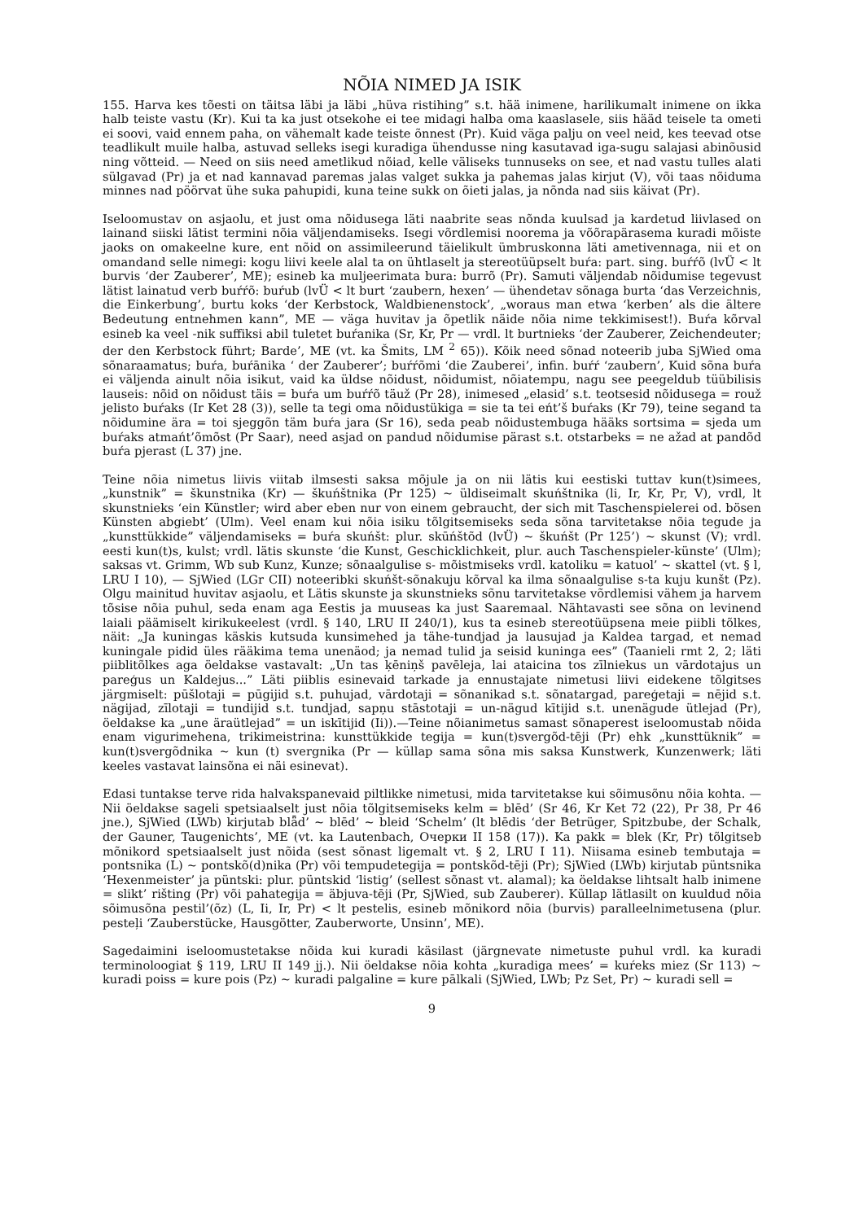NÕIA NIMED JA ISIK
155. Harva kes tõesti on täitsa läbi ja läbi „hüva ristihing” s.t. hää inimene, harilikumalt inimene on ikka halb teiste vastu (Kr). Kui ta ka just otsekohe ei tee midagi halba oma kaaslasele, siis hääd teisele ta ometi ei soovi, vaid ennem paha, on vähemalt kade teiste õnnest (Pr). Kuid väga palju on veel neid, kes teevad otse teadlikult muile halba, astuvad selleks isegi kuradiga ühendusse ning kasutavad iga-sugu salajasi abinõusid ning võtteid. — Need on siis need ametlikud nõiad, kelle väliseks tunnuseks on see, et nad vastu tulles alati sülgavad (Pr) ja et nad kannavad paremas jalas valget sukka ja pahemas jalas kirjut (V), või taas nõiduma minnes nad pöörvat ühe suka pahupidi, kuna teine sukk on õieti jalas, ja nõnda nad siis käivat (Pr).
Iseloomustav on asjaolu, et just oma nõidusega läti naabrite seas nõnda kuulsad ja kardetud liivlased on lainand siiski lätist termini nõia väljendamiseks. Isegi võrdlemisi noorema ja võõrapärasema kuradi mõiste jaoks on omakeelne kure, ent nõid on assimileerund täielikult ümbruskonna läti ametivennaga, nii et on omandand selle nimegi: kogu liivi keele alal ta on ühtlaselt ja stereotüüpselt buŕa: part. sing. buŕŕõ (lvÜ < lt burvis ‘der Zauberer’, ME); esineb ka muljeerimata bura: burrõ (Pr). Samuti väljendab nõidumise tegevust lätist lainatud verb buŕŕõ: buŕub (lvÜ < lt burt ‘zaubern, hexen’ — ühendetav sõnaga burta ‘das Verzeichnis, die Einkerbung’, burtu koks ‘der Kerbstock, Waldbienenstock’, „woraus man etwa ‘kerben’ als die ältere Bedeutung entnehmen kann”, ME — väga huvitav ja õpetlik näide nõia nime tekkimisest!). Buŕa kõrval esineb ka veel -nik suffiksi abil tuletet buŕanika (Sr, Kr, Pr — vrdl. lt burtnieks ‘der Zauberer, Zeichendeuter; der den Kerbstock führt; Barde’, ME (vt. ka Šmits, LM <sup>2</sup> 65)). Kõik need sõnad noteerib juba SjWied oma sõnaraamatus; buŕa, buŕānika ‘ der Zauberer’; buŕŕõmi ‘die Zauberei’, infin. buŕŕ ‘zaubern’, Kuid sõna buŕa ei väljenda ainult nõia isikut, vaid ka üldse nõidust, nõidumist, nõiatempu, nagu see peegeldub tüübilisis lauseis: nõid on nõidust täis = buŕa um buŕŕõ täuž (Pr 28), inimesed „elasid’ s.t. teotsesid nõidusega = rouž jelisto buŕaks (Ir Ket 28 (3)), selle ta tegi oma nõidustükiga = sie ta tei eńt’š buŕaks (Kr 79), teine segand ta nõidumine ära = toi sjeggõn täm buŕa jara (Sr 16), seda peab nõidustembuga hääks sortsima = sjeda um buŕaks atmańt’õmõst (Pr Saar), need asjad on pandud nõidumise pärast s.t. otstarbeks = ne ažad at pandõd buŕa pjerast (L 37) jne.
Teine nõia nimetus liivis viitab ilmsesti saksa mõjule ja on nii lätis kui eestiski tuttav kun(t)simees, „kunstnik” = škunstnika (Kr) — škuńštnika (Pr 125) ~ üldiseimalt skuńštnika (li, Ir, Kr, Pr, V), vrdl, lt skunstnieks ‘ein Künstler; wird aber eben nur von einem gebraucht, der sich mit Taschenspielerei od. bösen Künsten abgiebt’ (Ulm). Veel enam kui nõia isiku tõlgitsemiseks seda sõna tarvitetakse nõia tegude ja „kunsttükkide” väljendamiseks = buŕa skuńšt: plur. skūńštõd (lvÜ) ~ škuńšt (Pr 125’) ~ skunst (V); vrdl. eesti kun(t)s, kulst; vrdl. lätis skunste ‘die Kunst, Geschicklichkeit, plur. auch Taschenspieler-künste’ (Ulm); saksas vt. Grimm, Wb sub Kunz, Kunze; sõnaalgulise s- mõistmiseks vrdl. katoliku = katuol’ ~ skattel (vt. § l, LRU I 10), — SjWied (LGr CII) noteeribki skuńšt-sõnakuju kõrval ka ilma sõnaalgulise s-ta kuju kunšt (Pz). Olgu mainitud huvitav asjaolu, et Lätis skunste ja skunstnieks sõnu tarvitetakse võrdlemisi vähem ja harvem tõsise nõia puhul, seda enam aga Eestis ja muuseas ka just Saaremaal. Nähtavasti see sõna on levinend laiali päämiselt kirikukeelest (vrdl. § 140, LRU II 240/1), kus ta esineb stereotüüpsena meie piibli tõlkes, näit: „Ja kuningas käskis kutsuda kunsimehed ja tähe-tundjad ja lausujad ja Kaldea targad, et nemad kuningale pidid üles rääkima tema unenäod; ja nemad tulid ja seisid kuninga ees” (Taanieli rmt 2, 2; läti piiblitõlkes aga öeldakse vastavalt: „Un tas ķēniņš pavēleja, lai ataicina tos zīlniekus un vārdotajus un pareģus un Kaldejus...” Läti piiblis esinevaid tarkade ja ennustajate nimetusi liivi eidekene tõlgitses järgmiselt: pūšlotaji = pūgijid s.t. puhujad, vārdotaji = sõnanikad s.t. sõnatargad, pareģetaji = nējid s.t. nägijad, zīlotaji = tundijid s.t. tundjad, sapņu stāstotaji = un-nägud kītijid s.t. unenägude ütlejad (Pr), öeldakse ka „une äraütlejad” = un iskītijid (Ii)).—Teine nõianimetus samast sõnaperest iseloomustab nõida enam vigurimehena, trikimeistrina: kunsttükkide tegija = kun(t)svergõd-tēji (Pr) ehk „kunsttüknik” = kun(t)svergõdnika ~ kun (t) svergnika (Pr — küllap sama sõna mis saksa Kunstwerk, Kunzenwerk; läti keeles vastavat lainsõna ei näi esinevat).
Edasi tuntakse terve rida halvakspanevaid piltlikke nimetusi, mida tarvitetakse kui sõimusõnu nõia kohta. — Nii öeldakse sageli spetsiaalselt just nõia tõlgitsemiseks kelm = blēd’ (Sr 46, Kr Ket 72 (22), Pr 38, Pr 46 jne.), SjWied (LWb) kirjutab blǟd’ ~ blēd’ ~ bleid ‘Schelm’ (lt blēdis ‘der Betrüger, Spitzbube, der Schalk, der Gauner, Taugenichts’, ME (vt. ka Lautenbach, Очерки II 158 (17)). Ka pakk = blek (Kr, Pr) tõlgitseb mõnikord spetsiaalselt just nõida (sest sõnast ligemalt vt. § 2, LRU I 11). Niisama esineb tembutaja = pontsnika (L) ~ pontskõ(d)nika (Pr) või tempudetegija = pontskõd-tēji (Pr); SjWied (LWb) kirjutab püntsnika ‘Hexenmeister’ ja püntski: plur. püntskid ‘listig’ (sellest sõnast vt. alamal); ka öeldakse lihtsalt halb inimene = slikt’ rišting (Pr) või pahategija = äbjuva-tēji (Pr, SjWied, sub Zauberer). Küllap lätlasilt on kuuldud nõia sõimusõna pestil’(õz) (L, Ii, Ir, Pr) < lt pestelis, esineb mõnikord nõia (burvis) paralleelnimetusena (plur. pesteļi ‘Zauberstücke, Hausgötter, Zauberworte, Unsinn’, ME).
Sagedaimini iseloomustetakse nõida kui kuradi käsilast (järgnevate nimetuste puhul vrdl. ka kuradi terminoloogiat § 119, LRU II 149 jj.). Nii öeldakse nõia kohta „kuradiga mees’ = kuŕeks miez (Sr 113) ~ kuradi poiss = kure pois (Pz) ~ kuradi palgaline = kure pālkali (SjWied, LWb; Pz Set, Pr) ~ kuradi sell =
9